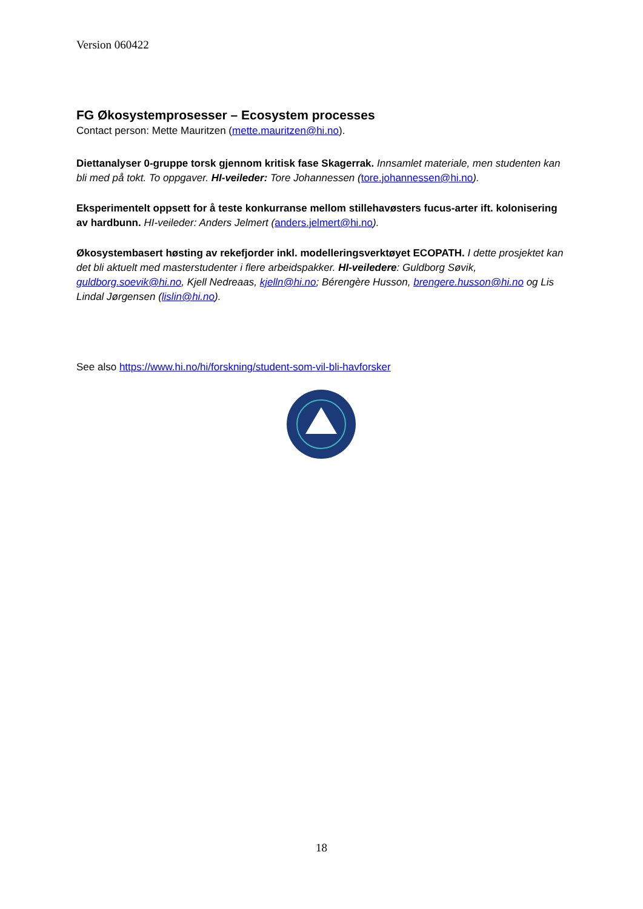Version 060422
FG Økosystemprosesser – Ecosystem processes
Contact person: Mette Mauritzen (mette.mauritzen@hi.no).
Diettanalyser 0-gruppe torsk gjennom kritisk fase Skagerrak. Innsamlet materiale, men studenten kan bli med på tokt. To oppgaver. HI-veileder: Tore Johannessen (tore.johannessen@hi.no).
Eksperimentelt oppsett for å teste konkurranse mellom stillehavøsters fucus-arter ift. kolonisering av hardbunn. HI-veileder: Anders Jelmert (anders.jelmert@hi.no).
Økosystembasert høsting av rekefjorder inkl. modelleringsverktøyet ECOPATH. I dette prosjektet kan det bli aktuelt med masterstudenter i flere arbeidspakker. HI-veiledere: Guldborg Søvik, guldborg.soevik@hi.no, Kjell Nedreaas, kjelln@hi.no; Bérengère Husson, brengere.husson@hi.no og Lis Lindal Jørgensen (lislin@hi.no).
See also https://www.hi.no/hi/forskning/student-som-vil-bli-havforsker
18